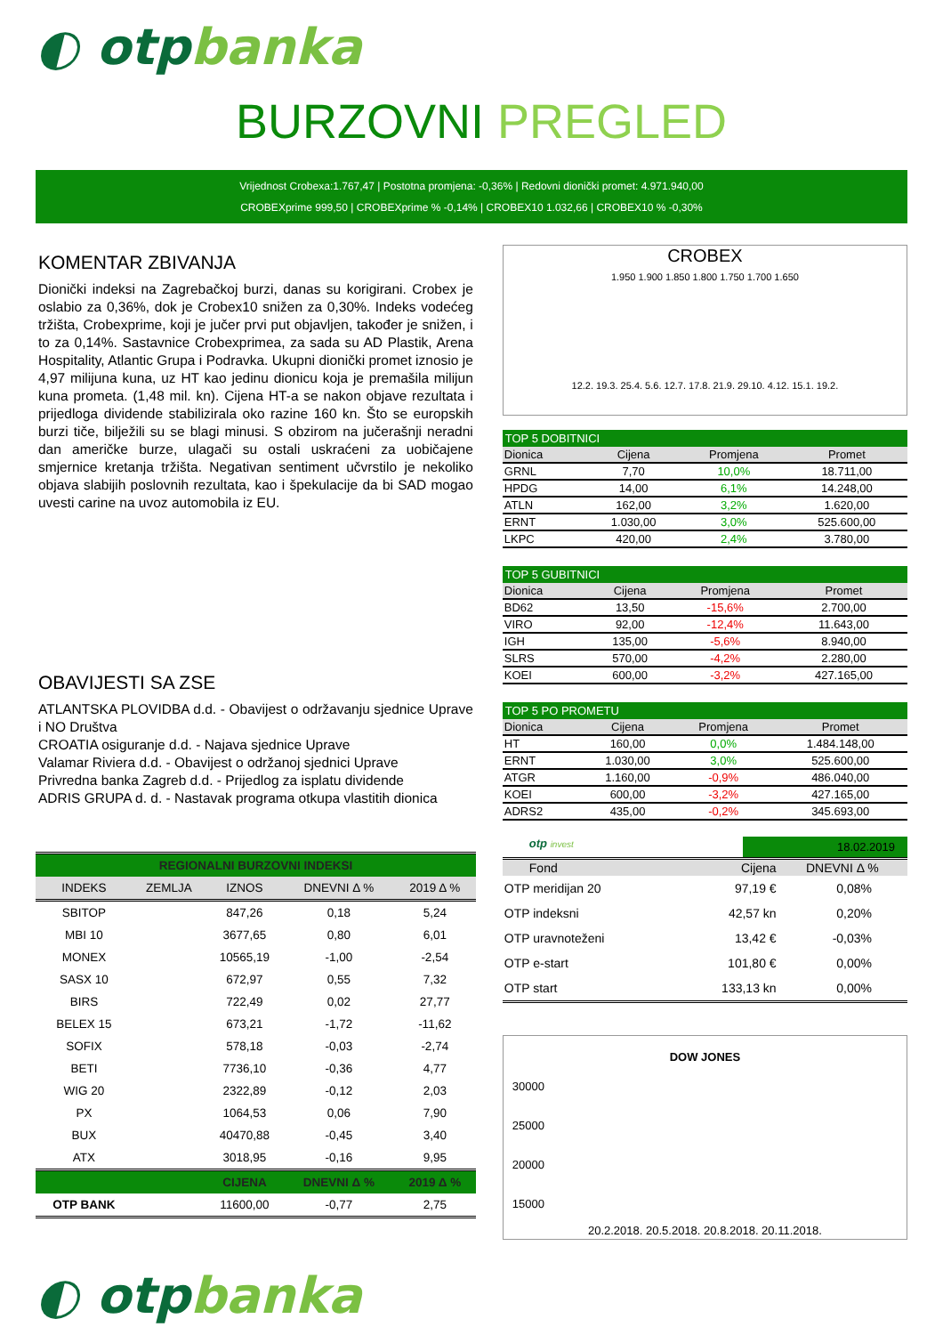◐ otpbanka
BURZOVNI PREGLED
Vrijednost Crobexa:1.767,47 | Postotna promjena: -0,36% | Redovni dionički promet: 4.971.940,00
CROBEXprime 999,50 | CROBEXprime % -0,14% | CROBEX10 1.032,66 | CROBEX10 % -0,30%
KOMENTAR ZBIVANJA
Dionički indeksi na Zagrebačkoj burzi, danas su korigirani. Crobex je oslabio za 0,36%, dok je Crobex10 snižen za 0,30%. Indeks vodećeg tržišta, Crobexprime, koji je jučer prvi put objavljen, također je snižen, i to za 0,14%. Sastavnice Crobexprimea, za sada su AD Plastik, Arena Hospitality, Atlantic Grupa i Podravka. Ukupni dionički promet iznosio je 4,97 milijuna kuna, uz HT kao jedinu dionicu koja je premašila milijun kuna prometa. (1,48 mil. kn). Cijena HT-a se nakon objave rezultata i prijedloga dividende stabilizirala oko razine 160 kn. Što se europskih burzi tiče, bilježili su se blagi minusi. S obzirom na jučerašnji neradni dan američke burze, ulagači su ostali uskraćeni za uobičajene smjernice kretanja tržišta. Negativan sentiment učvrstilo je nekoliko objava slabijih poslovnih rezultata, kao i špekulacije da bi SAD mogao uvesti carine na uvoz automobila iz EU.
OBAVIJESTI SA ZSE
ATLANTSKA PLOVIDBA d.d. - Obavijest o održavanju sjednice Uprave i NO Društva
CROATIA osiguranje d.d. - Najava sjednice Uprave
Valamar Riviera d.d. - Obavijest o održanoj sjednici Uprave
Privredna banka Zagreb d.d. - Prijedlog za isplatu dividende
ADRIS GRUPA d. d. - Nastavak programa otkupa vlastitih dionica
| REGIONALNI BURZOVNI INDEKSI | | | | |
| --- | --- | --- | --- | --- |
| INDEKS | ZEMLJA | IZNOS | DNEVNI Δ % | 2019 Δ % |
| SBITOP | | 847,26 | 0,18 | 5,24 |
| MBI 10 | | 3677,65 | 0,80 | 6,01 |
| MONEX | | 10565,19 | -1,00 | -2,54 |
| SASX 10 | | 672,97 | 0,55 | 7,32 |
| BIRS | | 722,49 | 0,02 | 27,77 |
| BELEX 15 | | 673,21 | -1,72 | -11,62 |
| SOFIX | | 578,18 | -0,03 | -2,74 |
| BETI | | 7736,10 | -0,36 | 4,77 |
| WIG 20 | | 2322,89 | -0,12 | 2,03 |
| PX | | 1064,53 | 0,06 | 7,90 |
| BUX | | 40470,88 | -0,45 | 3,40 |
| ATX | | 3018,95 | -0,16 | 9,95 |
| | | CIJENA | DNEVNI Δ % | 2019 Δ % |
| OTP BANK | | 11600,00 | -0,77 | 2,75 |
CROBEX
1.950 1.900 1.850 1.800 1.750 1.700 1.650
12.2. 19.3. 25.4. 5.6. 12.7. 17.8. 21.9. 29.10. 4.12. 15.1. 19.2.
TOP 5 DOBITNICI
| Dionica | Cijena | Promjena | Promet |
| --- | --- | --- | --- |
| GRNL | 7,70 | 10,0% | 18.711,00 |
| HPDG | 14,00 | 6,1% | 14.248,00 |
| ATLN | 162,00 | 3,2% | 1.620,00 |
| ERNT | 1.030,00 | 3,0% | 525.600,00 |
| LKPC | 420,00 | 2,4% | 3.780,00 |
TOP 5 GUBITNICI
| Dionica | Cijena | Promjena | Promet |
| --- | --- | --- | --- |
| BD62 | 13,50 | -15,6% | 2.700,00 |
| VIRO | 92,00 | -12,4% | 11.643,00 |
| IGH | 135,00 | -5,6% | 8.940,00 |
| SLRS | 570,00 | -4,2% | 2.280,00 |
| KOEI | 600,00 | -3,2% | 427.165,00 |
TOP 5 PO PROMETU
| Dionica | Cijena | Promjena | Promet |
| --- | --- | --- | --- |
| HT | 160,00 | 0,0% | 1.484.148,00 |
| ERNT | 1.030,00 | 3,0% | 525.600,00 |
| ATGR | 1.160,00 | -0,9% | 486.040,00 |
| KOEI | 600,00 | -3,2% | 427.165,00 |
| ADRS2 | 435,00 | -0,2% | 345.693,00 |
otp invest
18.02.2019
| Fond | Cijena | DNEVNI Δ % |
| --- | --- | --- |
| OTP meridijan 20 | 97,19 € | 0,08% |
| OTP indeksni | 42,57 kn | 0,20% |
| OTP uravnoteženi | 13,42 € | -0,03% |
| OTP e-start | 101,80 € | 0,00% |
| OTP start | 133,13 kn | 0,00% |
DOW JONES
30000
25000
20000
15000
20.2.2018. 20.5.2018. 20.8.2018. 20.11.2018.
◐ otpbanka